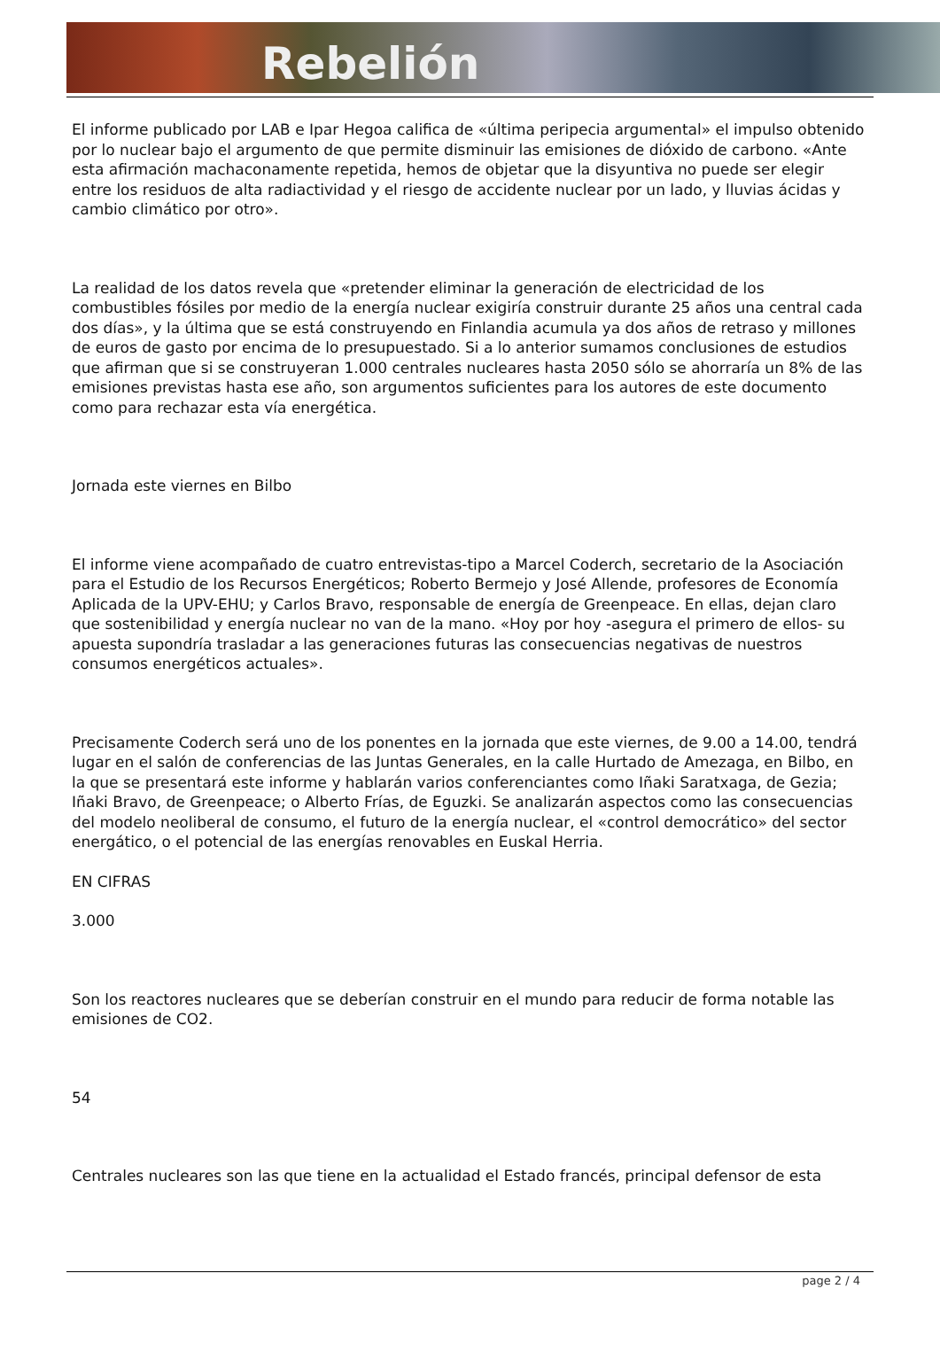Rebelión
El informe publicado por LAB e Ipar Hegoa califica de «última peripecia argumental» el impulso obtenido por lo nuclear bajo el argumento de que permite disminuir las emisiones de dióxido de carbono. «Ante esta afirmación machaconamente repetida, hemos de objetar que la disyuntiva no puede ser elegir entre los residuos de alta radiactividad y el riesgo de accidente nuclear por un lado, y lluvias ácidas y cambio climático por otro».
La realidad de los datos revela que «pretender eliminar la generación de electricidad de los combustibles fósiles por medio de la energía nuclear exigiría construir durante 25 años una central cada dos días», y la última que se está construyendo en Finlandia acumula ya dos años de retraso y millones de euros de gasto por encima de lo presupuestado. Si a lo anterior sumamos conclusiones de estudios que afirman que si se construyeran 1.000 centrales nucleares hasta 2050 sólo se ahorraría un 8% de las emisiones previstas hasta ese año, son argumentos suficientes para los autores de este documento como para rechazar esta vía energética.
Jornada este viernes en Bilbo
El informe viene acompañado de cuatro entrevistas-tipo a Marcel Coderch, secretario de la Asociación para el Estudio de los Recursos Energéticos; Roberto Bermejo y José Allende, profesores de Economía Aplicada de la UPV-EHU; y Carlos Bravo, responsable de energía de Greenpeace. En ellas, dejan claro que sostenibilidad y energía nuclear no van de la mano. «Hoy por hoy -asegura el primero de ellos- su apuesta supondría trasladar a las generaciones futuras las consecuencias negativas de nuestros consumos energéticos actuales».
Precisamente Coderch será uno de los ponentes en la jornada que este viernes, de 9.00 a 14.00, tendrá lugar en el salón de conferencias de las Juntas Generales, en la calle Hurtado de Amezaga, en Bilbo, en la que se presentará este informe y hablarán varios conferenciantes como Iñaki Saratxaga, de Gezia; Iñaki Bravo, de Greenpeace; o Alberto Frías, de Eguzki. Se analizarán aspectos como las consecuencias del modelo neoliberal de consumo, el futuro de la energía nuclear, el «control democrático» del sector energático, o el potencial de las energías renovables en Euskal Herria.
EN CIFRAS
3.000
Son los reactores nucleares que se deberían construir en el mundo para reducir de forma notable las emisiones de CO2.
54
Centrales nucleares son las que tiene en la actualidad el Estado francés, principal defensor de esta
page 2 / 4